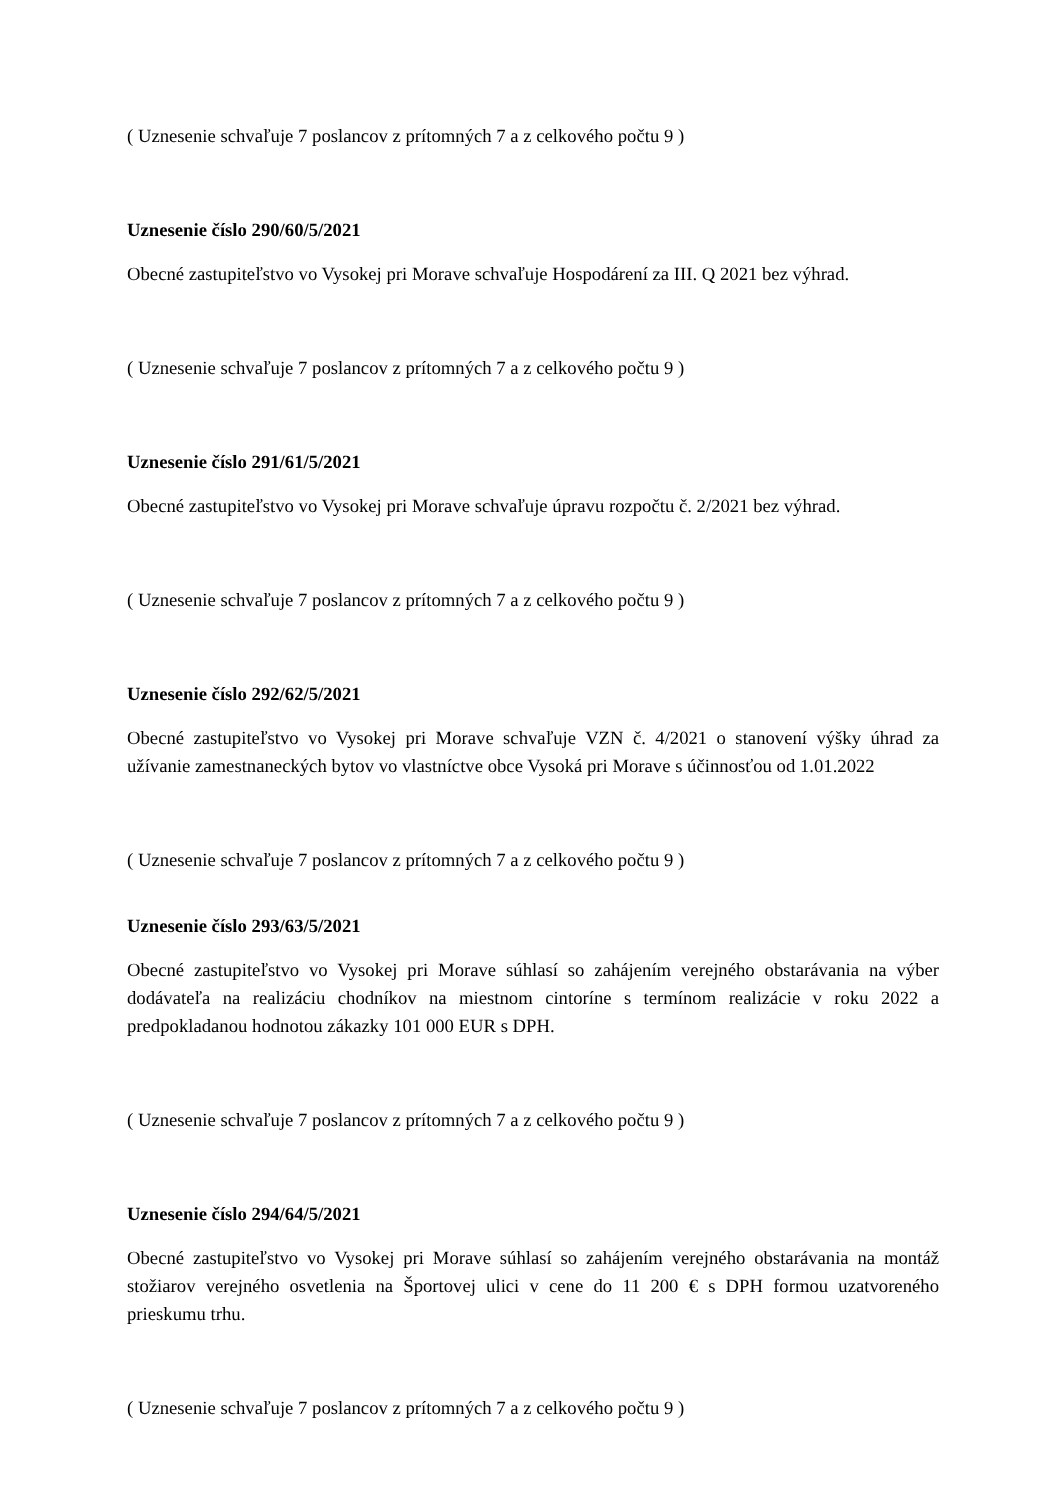( Uznesenie schvaľuje 7 poslancov z prítomných 7 a z celkového počtu 9 )
Uznesenie číslo 290/60/5/2021
Obecné zastupiteľstvo vo Vysokej pri Morave schvaľuje Hospodárení za III. Q 2021 bez výhrad.
( Uznesenie schvaľuje 7 poslancov z prítomných 7 a z celkového počtu 9 )
Uznesenie číslo 291/61/5/2021
Obecné zastupiteľstvo vo Vysokej pri Morave schvaľuje úpravu rozpočtu č. 2/2021 bez výhrad.
( Uznesenie schvaľuje 7 poslancov z prítomných 7 a z celkového počtu 9 )
Uznesenie číslo 292/62/5/2021
Obecné zastupiteľstvo vo Vysokej pri Morave schvaľuje VZN č. 4/2021 o stanovení výšky úhrad za užívanie zamestnaneckých bytov vo vlastníctve obce Vysoká pri Morave s účinnosťou od 1.01.2022
( Uznesenie schvaľuje 7 poslancov z prítomných 7 a z celkového počtu 9 )
Uznesenie číslo 293/63/5/2021
Obecné zastupiteľstvo vo Vysokej pri Morave súhlasí so zahájením verejného obstarávania na výber dodávateľa na realizáciu chodníkov na miestnom cintoríne s termínom realizácie v roku 2022 a predpokladanou hodnotou zákazky 101 000 EUR s DPH.
( Uznesenie schvaľuje 7 poslancov z prítomných 7 a z celkového počtu 9 )
Uznesenie číslo 294/64/5/2021
Obecné zastupiteľstvo vo Vysokej pri Morave súhlasí so zahájením verejného obstarávania na montáž stožiarov verejného osvetlenia na Športovej ulici v cene do 11 200 € s DPH formou uzatvoreného prieskumu trhu.
( Uznesenie schvaľuje 7 poslancov z prítomných 7 a z celkového počtu 9 )